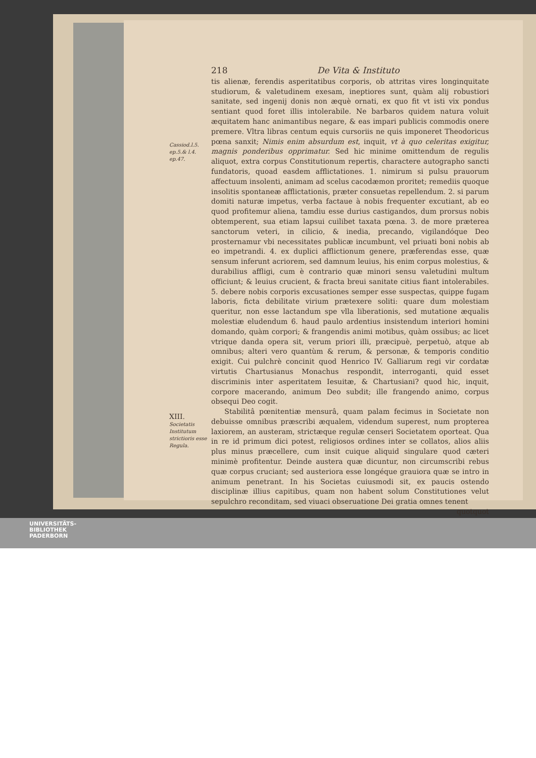Cassiod.l.5. ep.5.& l.4. ep.47.
XIII.
Societatis Institutum strictioris esse Regula.
218 De Vita & Instituto
tis alienæ, ferendis asperitatibus corporis, ob attritas vires longinquitate studiorum, & valetudinem exesam, ineptiores sunt, quàm alij robustiori sanitate, sed ingenij donis non æquè ornati, ex quo fit vt isti vix pondus sentiant quod foret illis intolerabile. Ne barbaros quidem natura voluit æquitatem hanc animantibus negare, & eas impari publicis commodis onere premere. Vltra libras centum equis cursoriis ne quis imponeret Theodoricus pœna sanxit; Nimis enim absurdum est, inquit, vt à quo celeritas exigitur, magnis ponderibus opprimatur. Sed hic minime omittendum de regulis aliquot, extra corpus Constitutionum repertis, charactere autographo sancti fundatoris, quoad easdem afflictationes. 1. nimirum si pulsu prauorum affectuum insolenti, animam ad scelus cacodæmon proritet; remediis quoque insolitis spontaneæ afflictationis, præter consuetas repellendum. 2. si parum domiti naturæ impetus, verba factaue à nobis frequenter excutiant, ab eo quod profitemur aliena, tamdiu esse durius castigandos, dum prorsus nobis obtemperent, sua etiam lapsui cuilibet taxata pœna. 3. de more præterea sanctorum veteri, in cilicio, & inedia, precando, vigilandóque Deo prosternamur vbi necessitates publicæ incumbunt, vel priuati boni nobis ab eo impetrandi. 4. ex duplici afflictionum genere, præferendas esse, quæ sensum inferunt acriorem, sed damnum leuius, his enim corpus molestius, & durabilius affligi, cum è contrario quæ minori sensu valetudini multum officiunt; & leuius crucient, & fracta breui sanitate citius fiant intolerabiles. 5. debere nobis corporis excusationes semper esse suspectas, quippe fugam laboris, ficta debilitate virium prætexere soliti: quare dum molestiam queritur, non esse lactandum spe vlla liberationis, sed mutatione æqualis molestiæ eludendum 6. haud paulo ardentius insistendum interiori homini domando, quàm corpori; & frangendis animi motibus, quàm ossibus; ac licet vtrique danda opera sit, verum priori illi, præcipuè, perpetuò, atque ab omnibus; alteri vero quantùm & rerum, & personæ, & temporis conditio exigit. Cui pulchrè concinit quod Henrico IV. Galliarum regi vir cordatæ virtutis Chartusianus Monachus respondit, interroganti, quid esset discriminis inter asperitatem Iesuitæ, & Chartusiani? quod hic, inquit, corpore macerando, animum Deo subdit; ille frangendo animo, corpus obsequi Deo cogit.
Stabilitâ pœnitentiæ mensurâ, quam palam fecimus in Societate non debuisse omnibus præscribi æqualem, videndum superest, num propterea laxiorem, an austeram, strictæque regulæ censeri Societatem oporteat. Qua in re id primum dici potest, religiosos ordines inter se collatos, alios aliis plus minus præcellere, cum insit cuique aliquid singulare quod cæteri minimè profitentur. Deinde austera quæ dicuntur, non circumscribi rebus quæ corpus cruciant; sed austeriora esse longéque grauiora quæ se intro in animum penetrant. In his Societas cuiusmodi sit, ex paucis ostendo disciplinæ illius capitibus, quam non habent solum Constitutiones velut sepulchro reconditam, sed viuaci obseruatione Dei gratia omnes tenent
quotquot
UNIVERSITÄTS-
BIBLIOTHEK
PADERBORN